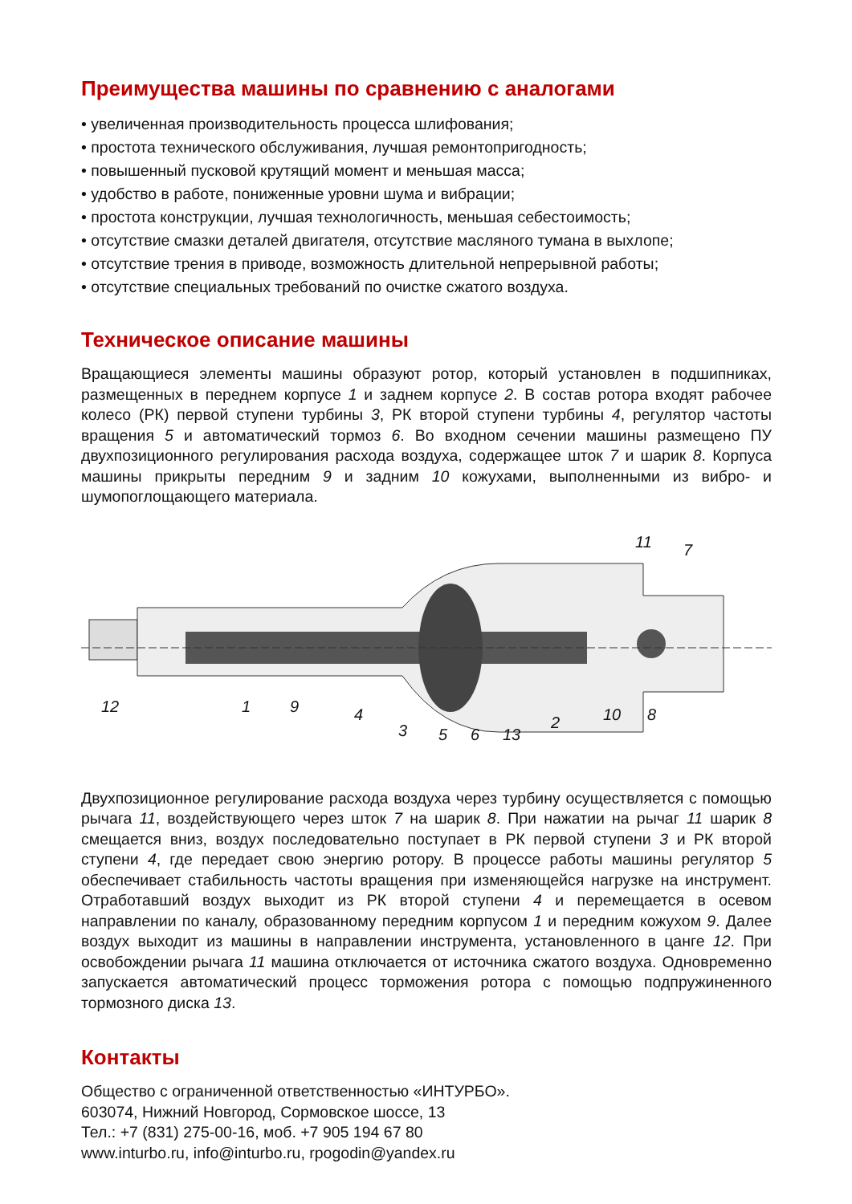Преимущества машины по сравнению с аналогами
• увеличенная производительность процесса шлифования;
• простота технического обслуживания, лучшая ремонтопригодность;
• повышенный пусковой крутящий момент и меньшая масса;
• удобство в работе, пониженные уровни шума и вибрации;
• простота конструкции, лучшая технологичность, меньшая себестоимость;
• отсутствие смазки деталей двигателя, отсутствие масляного тумана в выхлопе;
• отсутствие трения в приводе, возможность длительной непрерывной работы;
• отсутствие специальных требований по очистке сжатого воздуха.
Техническое описание машины
Вращающиеся элементы машины образуют ротор, который установлен в подшипниках, размещенных в переднем корпусе 1 и заднем корпусе 2. В состав ротора входят рабочее колесо (РК) первой ступени турбины 3, РК второй ступени турбины 4, регулятор частоты вращения 5 и автоматический тормоз 6. Во входном сечении машины размещено ПУ двухпозиционного регулирования расхода воздуха, содержащее шток 7 и шарик 8. Корпуса машины прикрыты передним 9 и задним 10 кожухами, выполненными из вибро- и шумопоглощающего материала.
12
1
9
4
3
5
6
13
2
10
8
11
7
Двухпозиционное регулирование расхода воздуха через турбину осуществляется с помощью рычага 11, воздействующего через шток 7 на шарик 8. При нажатии на рычаг 11 шарик 8 смещается вниз, воздух последовательно поступает в РК первой ступени 3 и РК второй ступени 4, где передает свою энергию ротору. В процессе работы машины регулятор 5 обеспечивает стабильность частоты вращения при изменяющейся нагрузке на инструмент. Отработавший воздух выходит из РК второй ступени 4 и перемещается в осевом направлении по каналу, образованному передним корпусом 1 и передним кожухом 9. Далее воздух выходит из машины в направлении инструмента, установленного в цанге 12. При освобождении рычага 11 машина отключается от источника сжатого воздуха. Одновременно запускается автоматический процесс торможения ротора с помощью подпружиненного тормозного диска 13.
Контакты
Общество с ограниченной ответственностью «ИНТУРБО».
603074, Нижний Новгород, Сормовское шоссе, 13
Тел.: +7 (831) 275-00-16, моб. +7 905 194 67 80
www.inturbo.ru, info@inturbo.ru, rpogodin@yandex.ru